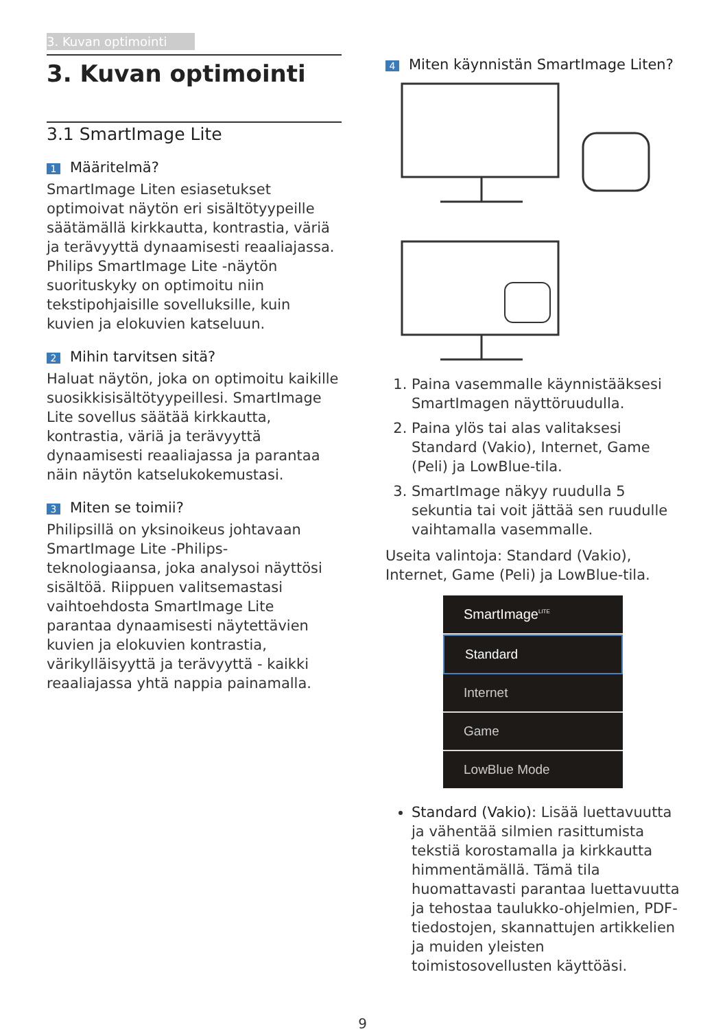3. Kuvan optimointi
3. Kuvan optimointi
3.1 SmartImage Lite
1 Määritelmä?
SmartImage Liten esiasetukset optimoivat näytön eri sisältötyypeille säätämällä kirkkautta, kontrastia, väriä ja terävyyttä dynaamisesti reaaliajassa. Philips SmartImage Lite -näytön suorituskyky on optimoitu niin tekstipohjaisille sovelluksille, kuin kuvien ja elokuvien katseluun.
2 Mihin tarvitsen sitä?
Haluat näytön, joka on optimoitu kaikille suosikkisisältötyypeillesi. SmartImage Lite sovellus säätää kirkkautta, kontrastia, väriä ja terävyyttä dynaamisesti reaaliajassa ja parantaa näin näytön katselukokemustasi.
3 Miten se toimii?
Philipsillä on yksinoikeus johtavaan SmartImage Lite -Philips-teknologiaansa, joka analysoi näyttösi sisältöä. Riippuen valitsemastasi vaihtoehdosta SmartImage Lite parantaa dynaamisesti näytettävien kuvien ja elokuvien kontrastia, värikylläisyyttä ja terävyyttä - kaikki reaaliajassa yhtä nappia painamalla.
4 Miten käynnistän SmartImage Liten?
1. Paina vasemmalle käynnistääksesi SmartImagen näyttöruudulla.
2. Paina ylös tai alas valitaksesi Standard (Vakio), Internet, Game (Peli) ja LowBlue-tila.
3. SmartImage näkyy ruudulla 5 sekuntia tai voit jättää sen ruudulle vaihtamalla vasemmalle.
Useita valintoja: Standard (Vakio), Internet, Game (Peli) ja LowBlue-tila.
SmartImage<sup>LITE</sup>
Standard
Internet
Game
LowBlue Mode
Standard (Vakio): Lisää luettavuutta ja vähentää silmien rasittumista tekstiä korostamalla ja kirkkautta himmentämällä. Tämä tila huomattavasti parantaa luettavuutta ja tehostaa taulukko-ohjelmien, PDF-tiedostojen, skannattujen artikkelien ja muiden yleisten toimistosovellusten käyttöäsi.
9